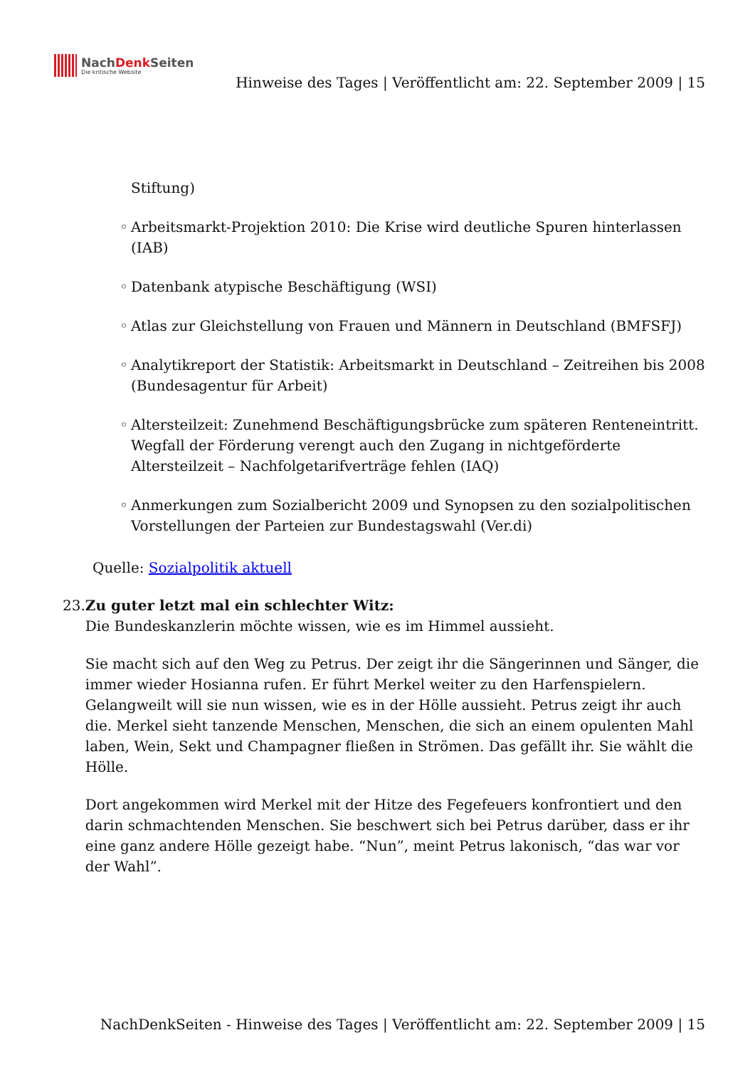NachDenk Seiten
Die kritische Website
Hinweise des Tages | Veröffentlicht am: 22. September 2009 | 15
Stiftung)
◦ Arbeitsmarkt-Projektion 2010: Die Krise wird deutliche Spuren hinterlassen (IAB)
◦ Datenbank atypische Beschäftigung (WSI)
◦ Atlas zur Gleichstellung von Frauen und Männern in Deutschland (BMFSFJ)
◦ Analytikreport der Statistik: Arbeitsmarkt in Deutschland – Zeitreihen bis 2008 (Bundesagentur für Arbeit)
◦ Altersteilzeit: Zunehmend Beschäftigungsbrücke zum späteren Renteneintritt. Wegfall der Förderung verengt auch den Zugang in nichtgeförderte Altersteilzeit – Nachfolgetarifverträge fehlen (IAQ)
◦ Anmerkungen zum Sozialbericht 2009 und Synopsen zu den sozialpolitischen Vorstellungen der Parteien zur Bundestagswahl (Ver.di)
Quelle: Sozialpolitik aktuell
23. Zu guter letzt mal ein schlechter Witz:
Die Bundeskanzlerin möchte wissen, wie es im Himmel aussieht.
Sie macht sich auf den Weg zu Petrus. Der zeigt ihr die Sängerinnen und Sänger, die immer wieder Hosianna rufen. Er führt Merkel weiter zu den Harfenspielern. Gelangweilt will sie nun wissen, wie es in der Hölle aussieht. Petrus zeigt ihr auch die. Merkel sieht tanzende Menschen, Menschen, die sich an einem opulenten Mahl laben, Wein, Sekt und Champagner fließen in Strömen. Das gefällt ihr. Sie wählt die Hölle.
Dort angekommen wird Merkel mit der Hitze des Fegefeuers konfrontiert und den darin schmachtenden Menschen. Sie beschwert sich bei Petrus darüber, dass er ihr eine ganz andere Hölle gezeigt habe. “Nun”, meint Petrus lakonisch, “das war vor der Wahl”.
NachDenkSeiten - Hinweise des Tages | Veröffentlicht am: 22. September 2009 | 15